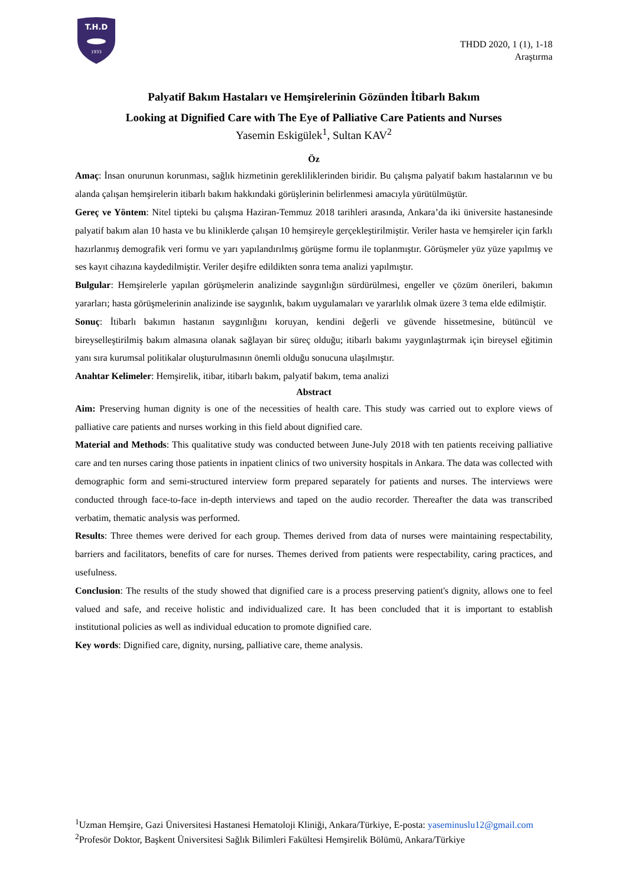T.H.D
1933
THDD 2020, 1 (1), 1-18
Araştırma
Palyatif Bakım Hastaları ve Hemşirelerinin Gözünden İtibarlı Bakım
Looking at Dignified Care with The Eye of Palliative Care Patients and Nurses
Yasemin Eskigülek<sup>1</sup>, Sultan KAV<sup>2</sup>
Öz
Amaç: İnsan onurunun korunması, sağlık hizmetinin gerekliliklerinden biridir. Bu çalışma palyatif bakım hastalarının ve bu alanda çalışan hemşirelerin itibarlı bakım hakkındaki görüşlerinin belirlenmesi amacıyla yürütülmüştür.
Gereç ve Yöntem: Nitel tipteki bu çalışma Haziran-Temmuz 2018 tarihleri arasında, Ankara’da iki üniversite hastanesinde palyatif bakım alan 10 hasta ve bu kliniklerde çalışan 10 hemşireyle gerçekleştirilmiştir. Veriler hasta ve hemşireler için farklı hazırlanmış demografik veri formu ve yarı yapılandırılmış görüşme formu ile toplanmıştır. Görüşmeler yüz yüze yapılmış ve ses kayıt cihazına kaydedilmiştir. Veriler deşifre edildikten sonra tema analizi yapılmıştır.
Bulgular: Hemşirelerle yapılan görüşmelerin analizinde saygınlığın sürdürülmesi, engeller ve çözüm önerileri, bakımın yararları; hasta görüşmelerinin analizinde ise saygınlık, bakım uygulamaları ve yararlılık olmak üzere 3 tema elde edilmiştir.
Sonuç: İtibarlı bakımın hastanın saygınlığını koruyan, kendini değerli ve güvende hissetmesine, bütüncül ve bireyselleştirilmiş bakım almasına olanak sağlayan bir süreç olduğu; itibarlı bakımı yaygınlaştırmak için bireysel eğitimin yanı sıra kurumsal politikalar oluşturulmasının önemli olduğu sonucuna ulaşılmıştır.
Anahtar Kelimeler: Hemşirelik, itibar, itibarlı bakım, palyatif bakım, tema analizi
Abstract
Aim: Preserving human dignity is one of the necessities of health care. This study was carried out to explore views of palliative care patients and nurses working in this field about dignified care.
Material and Methods: This qualitative study was conducted between June-July 2018 with ten patients receiving palliative care and ten nurses caring those patients in inpatient clinics of two university hospitals in Ankara. The data was collected with demographic form and semi-structured interview form prepared separately for patients and nurses. The interviews were conducted through face-to-face in-depth interviews and taped on the audio recorder. Thereafter the data was transcribed verbatim, thematic analysis was performed.
Results: Three themes were derived for each group. Themes derived from data of nurses were maintaining respectability, barriers and facilitators, benefits of care for nurses. Themes derived from patients were respectability, caring practices, and usefulness.
Conclusion: The results of the study showed that dignified care is a process preserving patient's dignity, allows one to feel valued and safe, and receive holistic and individualized care. It has been concluded that it is important to establish institutional policies as well as individual education to promote dignified care.
Key words: Dignified care, dignity, nursing, palliative care, theme analysis.
<sup>1</sup> Uzman Hemşire, Gazi Üniversitesi Hastanesi Hematoloji Kliniği, Ankara/Türkiye, E-posta: yaseminuslu12@gmail.com
<sup>2</sup> Profesör Doktor, Başkent Üniversitesi Sağlık Bilimleri Fakültesi Hemşirelik Bölümü, Ankara/Türkiye